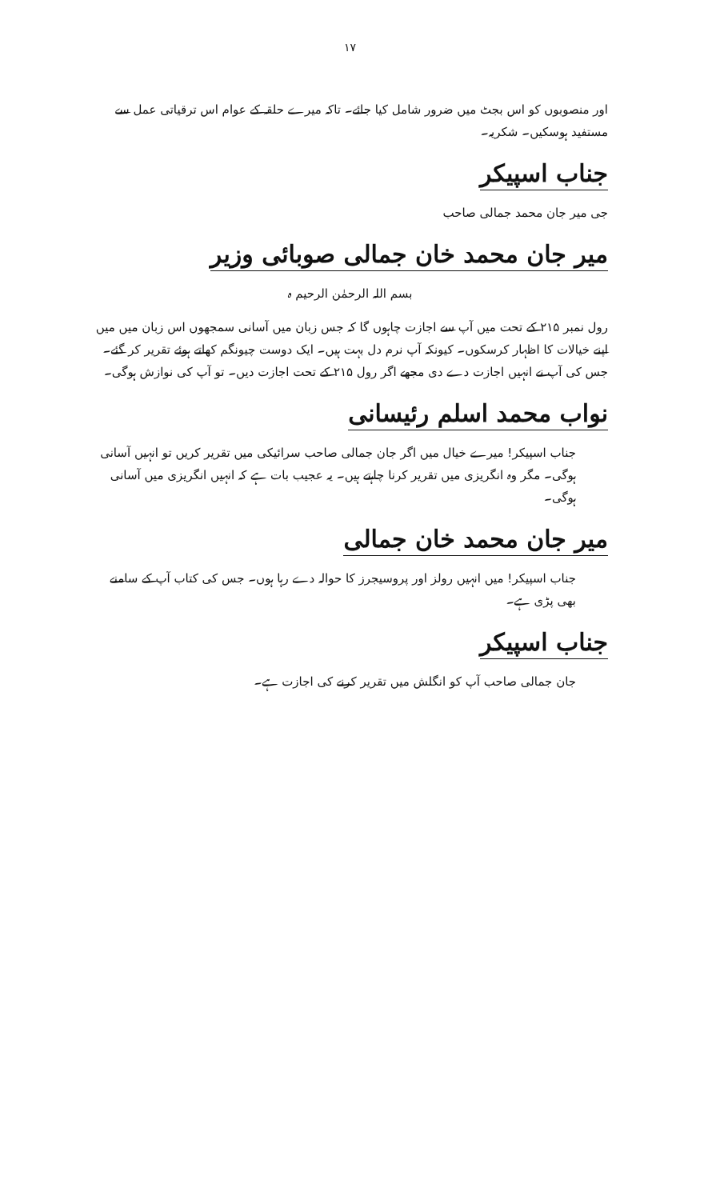۱۷
اور منصوبوں کو اس بجٹ میں ضرور شامل کیا جائے۔ تاکہ میرے حلقہ کے عوام اس ترقیاتی عمل سے مستفید ہوسکیں۔ شکریہ۔
جناب اسپیکر
جی میر جان محمد جمالی صاحب
میر جان محمد خان جمالی صوبائی وزیر
بسم اللہ الرحمٰن الرحیم ہ
رول نمبر ۲۱۵ کے تحت میں آپ سے اجازت چاہوں گا کہ جس زبان میں آسانی سمجھوں اس زبان میں میں اپنے خیالات کا اظہار کرسکوں۔ کیونکہ آپ نرم دل بہت ہیں۔ ایک دوست چیونگم کھاتے ہوئے تقریر کر گئے۔ جس کی آپ نے انہیں اجازت دے دی مجھے اگر رول ۲۱۵ کے تحت اجازت دیں۔ تو آپ کی نوازش ہوگی۔
نواب محمد اسلم رئیسانی
جناب اسپیکر! میرے خیال میں اگر جان جمالی صاحب سرائیکی میں تقریر کریں تو انہیں آسانی ہوگی۔ مگر وہ انگریزی میں تقریر کرنا چاہتے ہیں۔ یہ عجیب بات ہے کہ انہیں انگریزی میں آسانی ہوگی۔
میر جان محمد خان جمالی
جناب اسپیکر! میں انہیں رولز اور پروسیجرز کا حوالہ دے رہا ہوں۔ جس کی کتاب آپ کے سامنے بھی پڑی ہے۔
جناب اسپیکر
جان جمالی صاحب آپ کو انگلش میں تقریر کرنے کی اجازت ہے۔